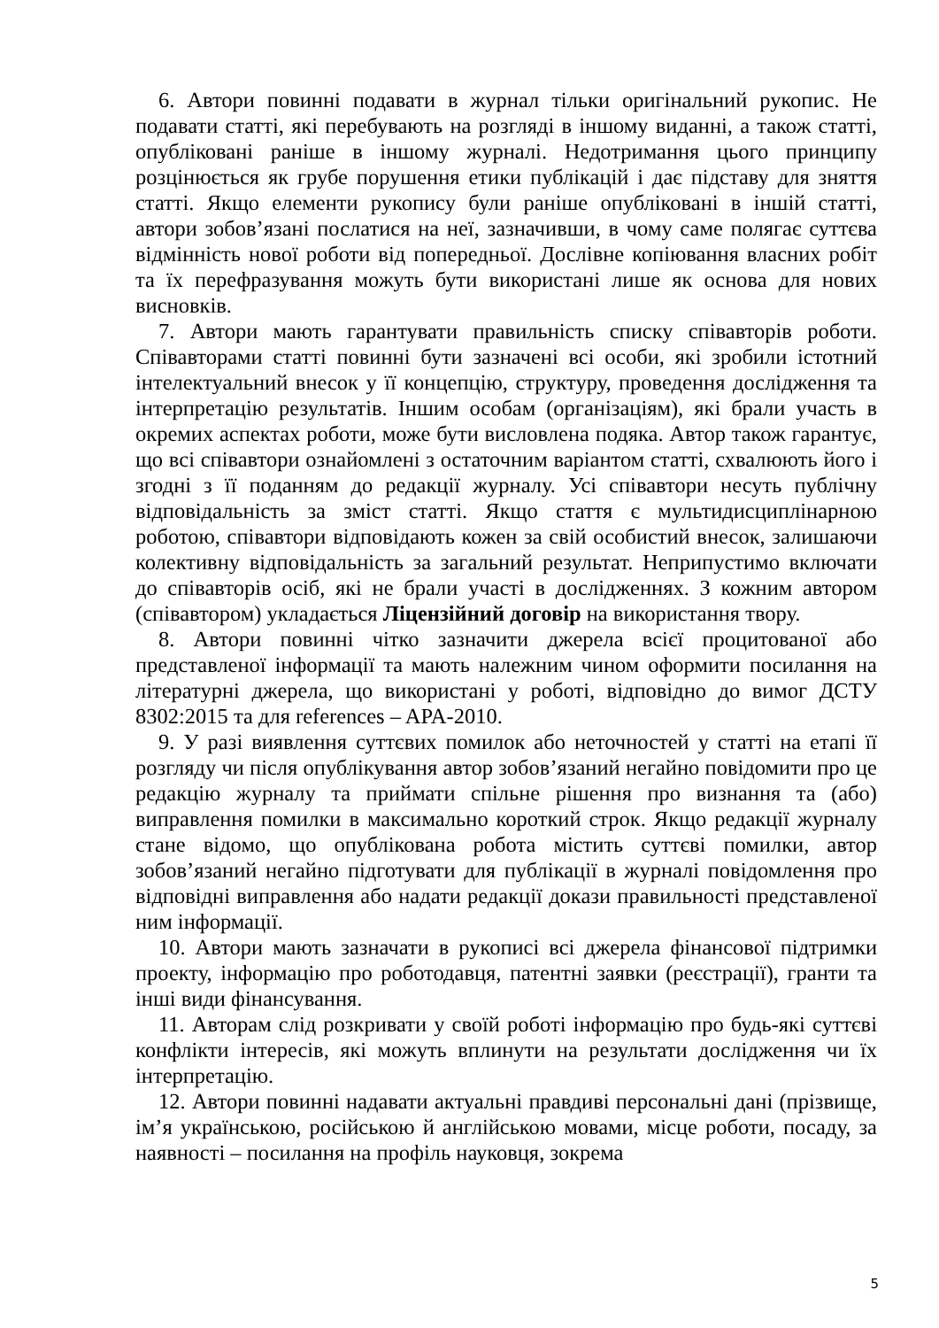6. Автори повинні подавати в журнал тільки оригінальний рукопис. Не подавати статті, які перебувають на розгляді в іншому виданні, а також статті, опубліковані раніше в іншому журналі. Недотримання цього принципу розцінюється як грубе порушення етики публікацій і дає підставу для зняття статті. Якщо елементи рукопису були раніше опубліковані в іншій статті, автори зобов’язані послатися на неї, зазначивши, в чому саме полягає суттєва відмінність нової роботи від попередньої. Дослівне копіювання власних робіт та їх перефразування можуть бути використані лише як основа для нових висновків.
7. Автори мають гарантувати правильність списку співавторів роботи. Співавторами статті повинні бути зазначені всі особи, які зробили істотний інтелектуальний внесок у її концепцію, структуру, проведення дослідження та інтерпретацію результатів. Іншим особам (організаціям), які брали участь в окремих аспектах роботи, може бути висловлена подяка. Автор також гарантує, що всі співавтори ознайомлені з остаточним варіантом статті, схвалюють його і згодні з її поданням до редакції журналу. Усі співавтори несуть публічну відповідальність за зміст статті. Якщо стаття є мультидисциплінарною роботою, співавтори відповідають кожен за свій особистий внесок, залишаючи колективну відповідальність за загальний результат. Неприпустимо включати до співавторів осіб, які не брали участі в дослідженнях. З кожним автором (співавтором) укладається Ліцензійний договір на використання твору.
8. Автори повинні чітко зазначити джерела всієї процитованої або представленої інформації та мають належним чином оформити посилання на літературні джерела, що використані у роботі, відповідно до вимог ДСТУ 8302:2015 та для references – APA-2010.
9. У разі виявлення суттєвих помилок або неточностей у статті на етапі її розгляду чи після опублікування автор зобов’язаний негайно повідомити про це редакцію журналу та приймати спільне рішення про визнання та (або) виправлення помилки в максимально короткий строк. Якщо редакції журналу стане відомо, що опублікована робота містить суттєві помилки, автор зобов’язаний негайно підготувати для публікації в журналі повідомлення про відповідні виправлення або надати редакції докази правильності представленої ним інформації.
10. Автори мають зазначати в рукописі всі джерела фінансової підтримки проекту, інформацію про роботодавця, патентні заявки (реєстрації), гранти та інші види фінансування.
11. Авторам слід розкривати у своїй роботі інформацію про будь-які суттєві конфлікти інтересів, які можуть вплинути на результати дослідження чи їх інтерпретацію.
12. Автори повинні надавати актуальні правдиві персональні дані (прізвище, ім’я українською, російською й англійською мовами, місце роботи, посаду, за наявності – посилання на профіль науковця, зокрема
5